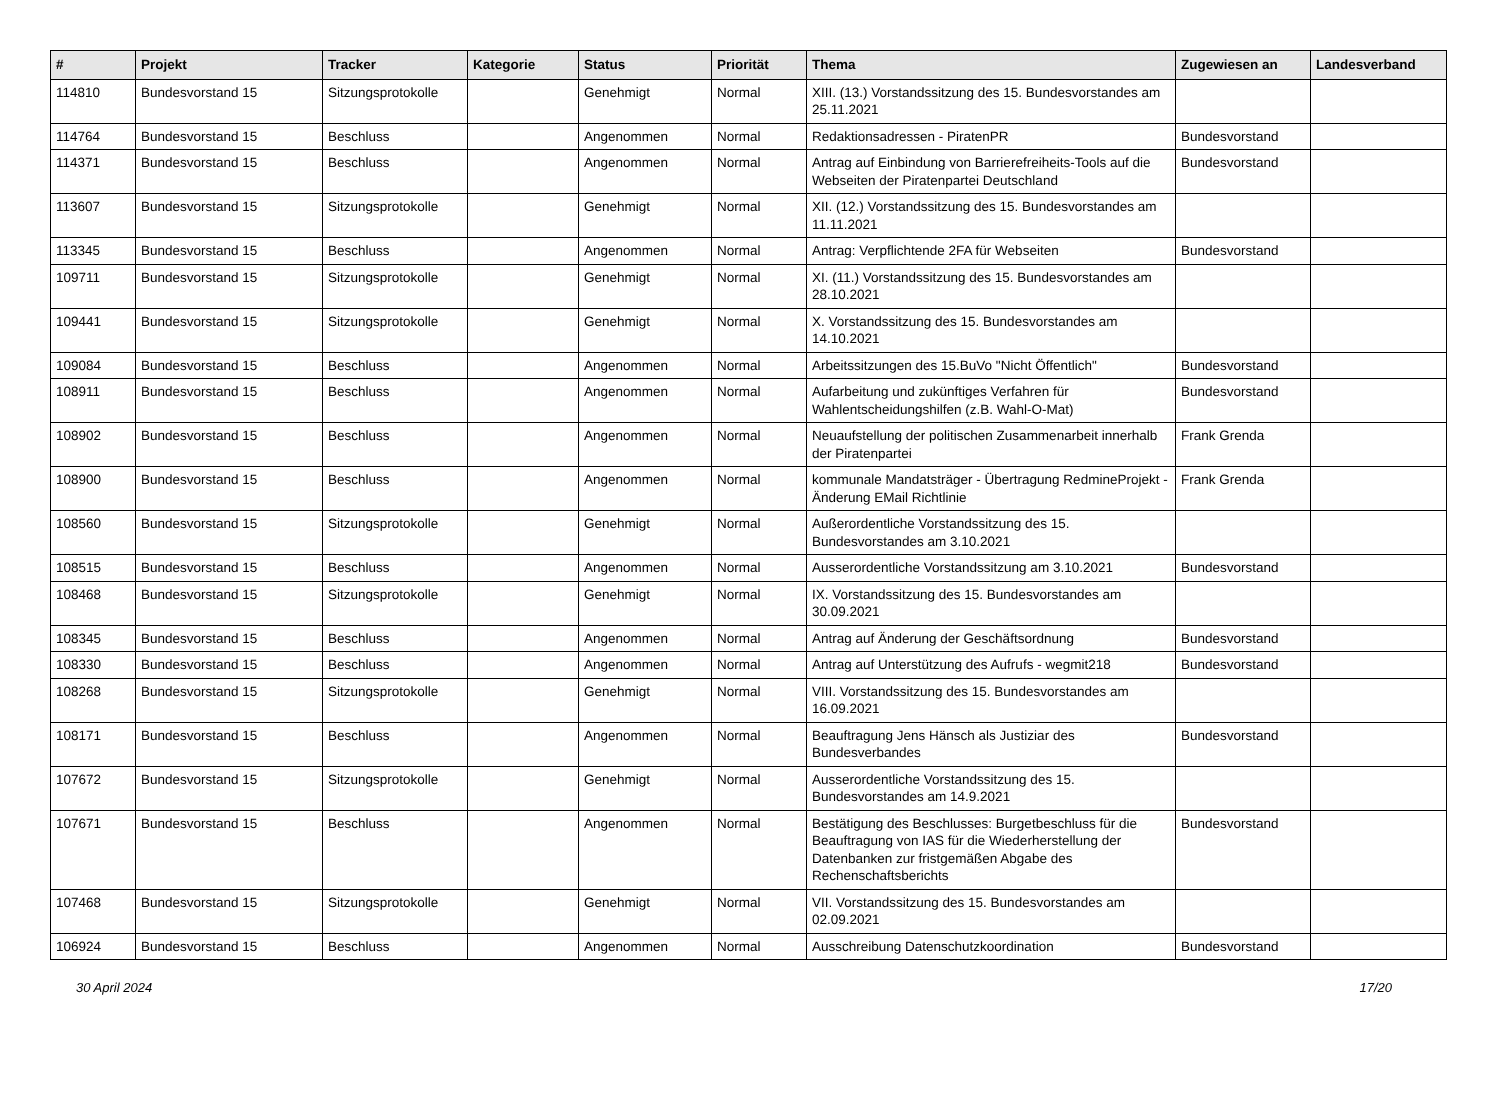| # | Projekt | Tracker | Kategorie | Status | Priorität | Thema | Zugewiesen an | Landesverband |
| --- | --- | --- | --- | --- | --- | --- | --- | --- |
| 114810 | Bundesvorstand 15 | Sitzungsprotokolle | | Genehmigt | Normal | XIII. (13.) Vorstandssitzung des 15. Bundesvorstandes am 25.11.2021 | | |
| 114764 | Bundesvorstand 15 | Beschluss | | Angenommen | Normal | Redaktionsadressen - PiratenPR | Bundesvorstand | |
| 114371 | Bundesvorstand 15 | Beschluss | | Angenommen | Normal | Antrag auf Einbindung von Barrierefreiheits-Tools auf die Webseiten der Piratenpartei Deutschland | Bundesvorstand | |
| 113607 | Bundesvorstand 15 | Sitzungsprotokolle | | Genehmigt | Normal | XII. (12.) Vorstandssitzung des 15. Bundesvorstandes am 11.11.2021 | | |
| 113345 | Bundesvorstand 15 | Beschluss | | Angenommen | Normal | Antrag: Verpflichtende 2FA für Webseiten | Bundesvorstand | |
| 109711 | Bundesvorstand 15 | Sitzungsprotokolle | | Genehmigt | Normal | XI. (11.) Vorstandssitzung des 15. Bundesvorstandes am 28.10.2021 | | |
| 109441 | Bundesvorstand 15 | Sitzungsprotokolle | | Genehmigt | Normal | X. Vorstandssitzung des 15. Bundesvorstandes am 14.10.2021 | | |
| 109084 | Bundesvorstand 15 | Beschluss | | Angenommen | Normal | Arbeitssitzungen des 15.BuVo "Nicht Öffentlich" | Bundesvorstand | |
| 108911 | Bundesvorstand 15 | Beschluss | | Angenommen | Normal | Aufarbeitung und zukünftiges Verfahren für Wahlentscheidungshilfen (z.B. Wahl-O-Mat) | Bundesvorstand | |
| 108902 | Bundesvorstand 15 | Beschluss | | Angenommen | Normal | Neuaufstellung der politischen Zusammenarbeit innerhalb der Piratenpartei | Frank Grenda | |
| 108900 | Bundesvorstand 15 | Beschluss | | Angenommen | Normal | kommunale Mandatsträger - Übertragung RedmineProjekt - Änderung EMail Richtlinie | Frank Grenda | |
| 108560 | Bundesvorstand 15 | Sitzungsprotokolle | | Genehmigt | Normal | Außerordentliche Vorstandssitzung des 15. Bundesvorstandes am 3.10.2021 | | |
| 108515 | Bundesvorstand 15 | Beschluss | | Angenommen | Normal | Ausserordentliche Vorstandssitzung am 3.10.2021 | Bundesvorstand | |
| 108468 | Bundesvorstand 15 | Sitzungsprotokolle | | Genehmigt | Normal | IX. Vorstandssitzung des 15. Bundesvorstandes am 30.09.2021 | | |
| 108345 | Bundesvorstand 15 | Beschluss | | Angenommen | Normal | Antrag auf Änderung der Geschäftsordnung | Bundesvorstand | |
| 108330 | Bundesvorstand 15 | Beschluss | | Angenommen | Normal | Antrag auf Unterstützung des Aufrufs - wegmit218 | Bundesvorstand | |
| 108268 | Bundesvorstand 15 | Sitzungsprotokolle | | Genehmigt | Normal | VIII. Vorstandssitzung des 15. Bundesvorstandes am 16.09.2021 | | |
| 108171 | Bundesvorstand 15 | Beschluss | | Angenommen | Normal | Beauftragung Jens Hänsch als Justiziar des Bundesverbandes | Bundesvorstand | |
| 107672 | Bundesvorstand 15 | Sitzungsprotokolle | | Genehmigt | Normal | Ausserordentliche Vorstandssitzung des 15. Bundesvorstandes am 14.9.2021 | | |
| 107671 | Bundesvorstand 15 | Beschluss | | Angenommen | Normal | Bestätigung des Beschlusses: Burgetbeschluss für die Beauftragung von IAS für die Wiederherstellung der Datenbanken zur fristgemäßen Abgabe des Rechenschaftsberichts | Bundesvorstand | |
| 107468 | Bundesvorstand 15 | Sitzungsprotokolle | | Genehmigt | Normal | VII. Vorstandssitzung des 15. Bundesvorstandes am 02.09.2021 | | |
| 106924 | Bundesvorstand 15 | Beschluss | | Angenommen | Normal | Ausschreibung Datenschutzkoordination | Bundesvorstand | |
30 April 2024 17/20